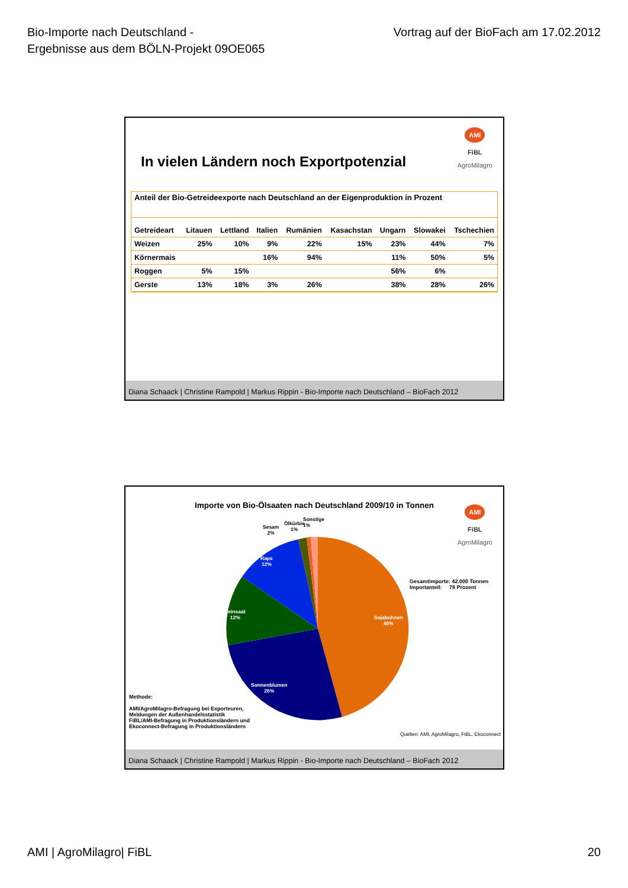Bio-Importe nach Deutschland -
Ergebnisse aus dem BÖLN-Projekt 09OE065
Vortrag auf der BioFach am 17.02.2012
AMI
FiBL
AgroMilagro
In vielen Ländern noch Exportpotenzial
Anteil der Bio-Getreideexporte nach Deutschland an der Eigenproduktion in Prozent
| Getreideart | Litauen | Lettland | Italien | Rumänien | Kasachstan | Ungarn | Slowakei | Tschechien |
| --- | --- | --- | --- | --- | --- | --- | --- | --- |
| Weizen | 25% | 10% | 9% | 22% | 15% | 23% | 44% | 7% |
| Körnermais | | | 16% | 94% | | 11% | 50% | 5% |
| Roggen | 5% | 15% | | | | 56% | 6% | |
| Gerste | 13% | 18% | 3% | 26% | | 38% | 28% | 26% |
Diana Schaack | Christine Rampold | Markus Rippin - Bio-Importe nach Deutschland – BioFach 2012
AMI
FiBL
AgroMilagro
Importe von Bio-Ölsaaten nach Deutschland 2009/10 in Tonnen
Sonstige
1%
Ölkürbis
1%
Sesam
2%
Raps
12%
Leinsaat
12%
Sojabohnen
46%
Sonnenblumen
26%
Gesamtimporte: 42.000 Tonnen
Importanteil: 78 Prozent
Methode:
AMI/AgroMilagro-Befragung bei Exporteuren,
Meldungen der Außenhandelsstatistik
FiBL/AMI-Befragung in Produktionsländern und
Ekoconnect-Befragung in Produktionsländern
Quellen: AMI, AgroMilagro, FiBL, Ekoconnect
Diana Schaack | Christine Rampold | Markus Rippin - Bio-Importe nach Deutschland – BioFach 2012
AMI | AgroMilagro| FiBL 20